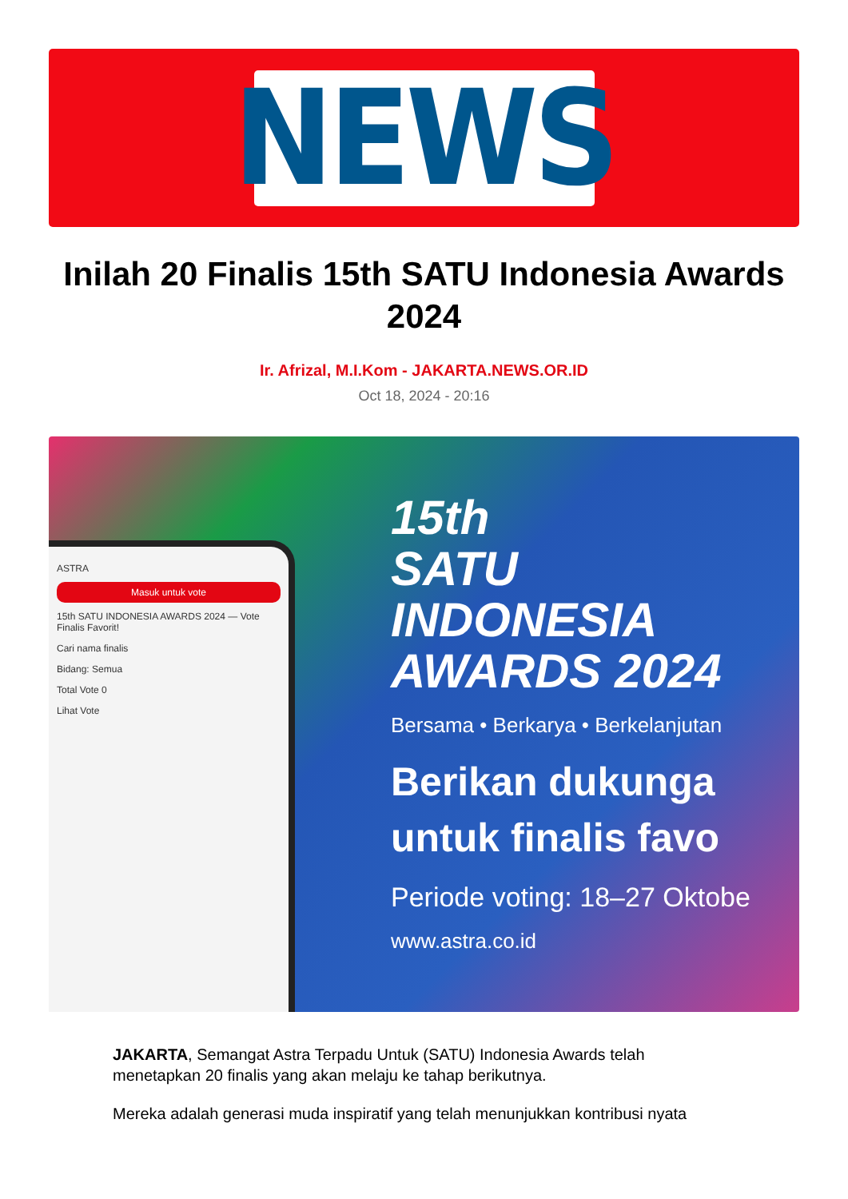NEWS
Inilah 20 Finalis 15th SATU Indonesia Awards 2024
Ir. Afrizal, M.I.Kom - JAKARTA.NEWS.OR.ID
Oct 18, 2024 - 20:16
ASTRA
Masuk untuk vote
15th SATU INDONESIA AWARDS 2024 — Vote Finalis Favorit!
Cari nama finalis
Bidang: Semua
Total Vote 0
Lihat Vote
15th
SATU
INDONESIA
AWARDS 2024
Bersama • Berkarya • Berkelanjutan
Berikan dukunga
untuk finalis favo
Periode voting: 18–27 Oktobe
www.astra.co.id
JAKARTA, Semangat Astra Terpadu Untuk (SATU) Indonesia Awards telah menetapkan 20 finalis yang akan melaju ke tahap berikutnya.
Mereka adalah generasi muda inspiratif yang telah menunjukkan kontribusi nyata